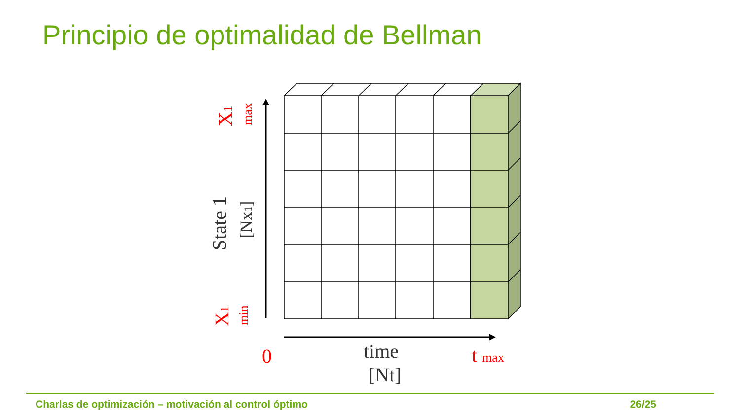Principio de optimalidad de Bellman
State 1
[Nx1]
X1
max
X1
min
0
time
[Nt]
t max
Charlas de optimización – motivación al control óptimo 26/25